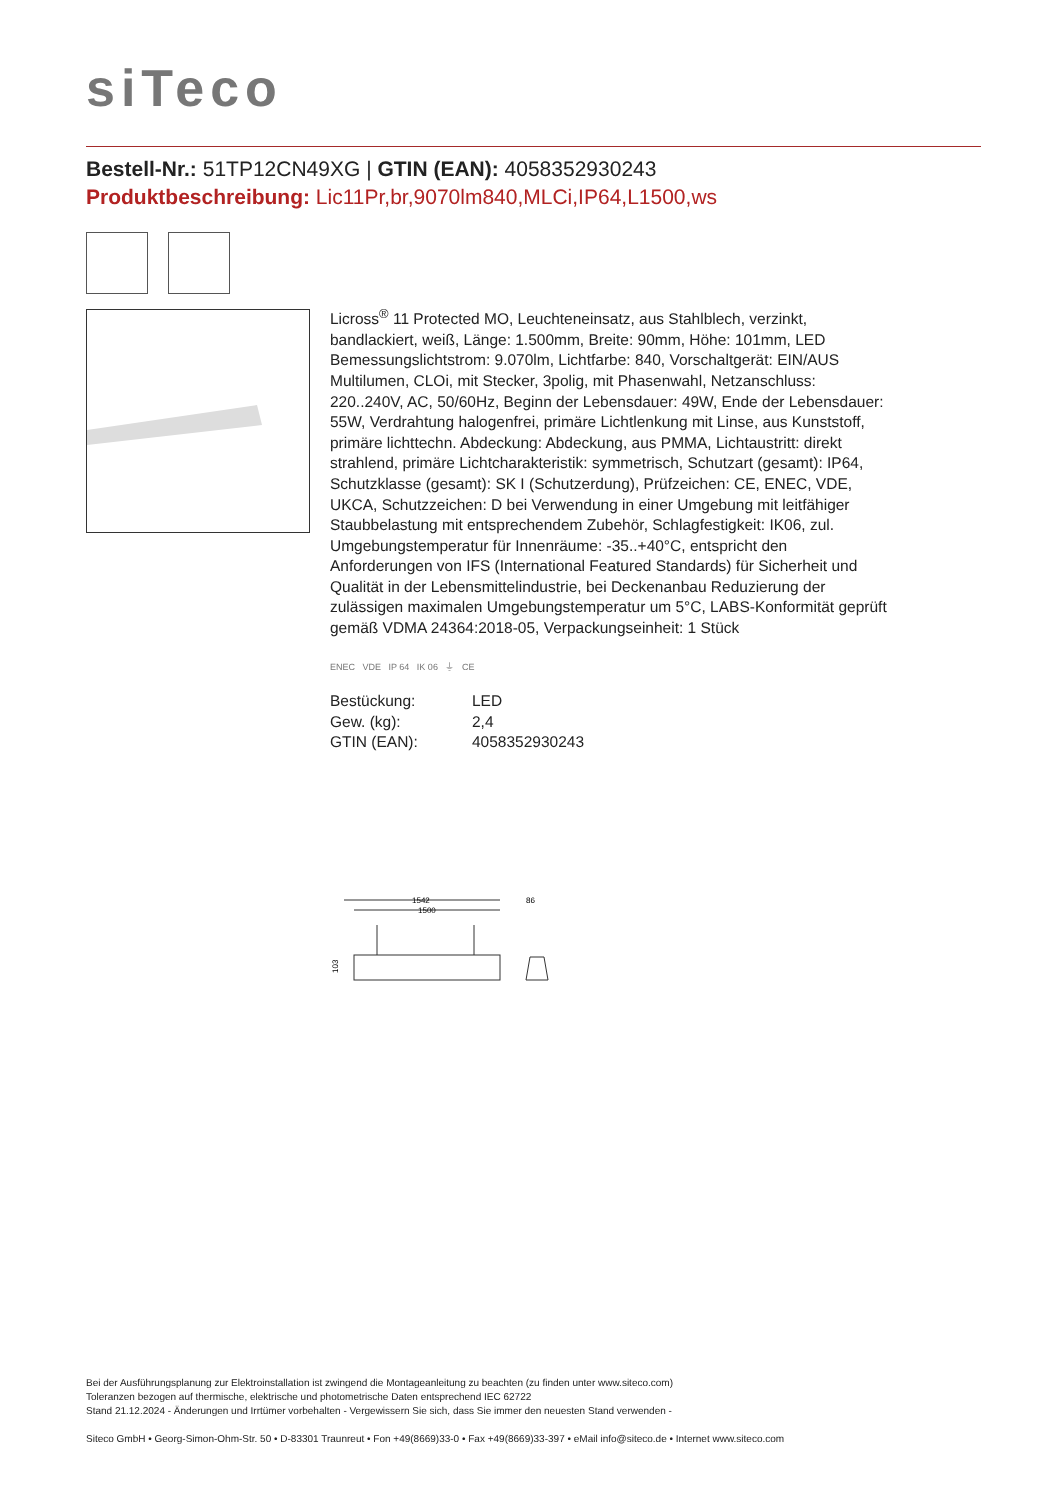siTeco
Bestell-Nr.: 51TP12CN49XG | GTIN (EAN): 4058352930243
Produktbeschreibung: Lic11Pr,br,9070lm840,MLCi,IP64,L1500,ws
Licross<sup>®</sup> 11 Protected MO, Leuchteneinsatz, aus Stahlblech, verzinkt, bandlackiert, weiß, Länge: 1.500mm, Breite: 90mm, Höhe: 101mm, LED Bemessungslichtstrom: 9.070lm, Lichtfarbe: 840, Vorschaltgerät: EIN/AUS Multilumen, CLOi, mit Stecker, 3polig, mit Phasenwahl, Netzanschluss: 220..240V, AC, 50/60Hz, Beginn der Lebensdauer: 49W, Ende der Lebensdauer: 55W, Verdrahtung halogenfrei, primäre Lichtlenkung mit Linse, aus Kunststoff, primäre lichttechn. Abdeckung: Abdeckung, aus PMMA, Lichtaustritt: direkt strahlend, primäre Lichtcharakteristik: symmetrisch, Schutzart (gesamt): IP64, Schutzklasse (gesamt): SK I (Schutzerdung), Prüfzeichen: CE, ENEC, VDE, UKCA, Schutzzeichen: D bei Verwendung in einer Umgebung mit leitfähiger Staubbelastung mit entsprechendem Zubehör, Schlagfestigkeit: IK06, zul. Umgebungstemperatur für Innenräume: -35..+40°C, entspricht den Anforderungen von IFS (International Featured Standards) für Sicherheit und Qualität in der Lebensmittelindustrie, bei Deckenanbau Reduzierung der zulässigen maximalen Umgebungstemperatur um 5°C, LABS-Konformität geprüft gemäß VDMA 24364:2018-05, Verpackungseinheit: 1 Stück
ENEC VDE IP 64 IK 06 ⏚ CE
| Bestückung: | LED |
| Gew. (kg): | 2,4 |
| GTIN (EAN): | 4058352930243 |
1542
1500
86
103
Bei der Ausführungsplanung zur Elektroinstallation ist zwingend die Montageanleitung zu beachten (zu finden unter www.siteco.com)
Toleranzen bezogen auf thermische, elektrische und photometrische Daten entsprechend IEC 62722
Stand 21.12.2024 - Änderungen und Irrtümer vorbehalten - Vergewissern Sie sich, dass Sie immer den neuesten Stand verwenden -
Siteco GmbH • Georg-Simon-Ohm-Str. 50 • D-83301 Traunreut • Fon +49(8669)33-0 • Fax +49(8669)33-397 • eMail info@siteco.de • Internet www.siteco.com